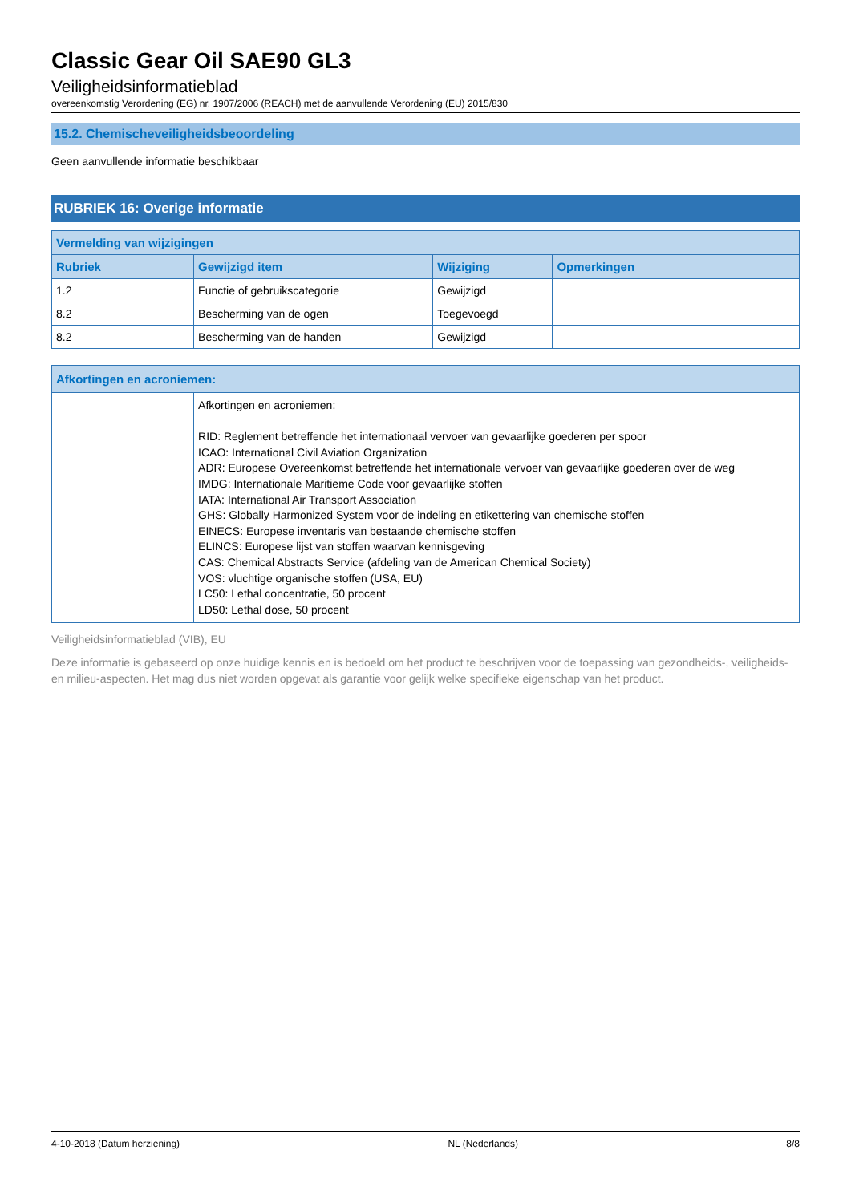Classic Gear Oil SAE90 GL3
Veiligheidsinformatieblad
overeenkomstig Verordening (EG) nr. 1907/2006 (REACH) met de aanvullende Verordening (EU) 2015/830
15.2. Chemischeveiligheidsbeoordeling
Geen aanvullende informatie beschikbaar
RUBRIEK 16: Overige informatie
| Vermelding van wijzigingen | | | |
| --- | --- | --- | --- |
| Rubriek | Gewijzigd item | Wijziging | Opmerkingen |
| 1.2 | Functie of gebruikscategorie | Gewijzigd | |
| 8.2 | Bescherming van de ogen | Toegevoegd | |
| 8.2 | Bescherming van de handen | Gewijzigd | |
| Afkortingen en acroniemen: | |
| --- | --- |
| | Afkortingen en acroniemen: RID: Reglement betreffende het internationaal vervoer van gevaarlijke goederen per spoor ICAO: International Civil Aviation Organization ADR: Europese Overeenkomst betreffende het internationale vervoer van gevaarlijke goederen over de weg IMDG: Internationale Maritieme Code voor gevaarlijke stoffen IATA: International Air Transport Association GHS: Globally Harmonized System voor de indeling en etikettering van chemische stoffen EINECS: Europese inventaris van bestaande chemische stoffen ELINCS: Europese lijst van stoffen waarvan kennisgeving CAS: Chemical Abstracts Service (afdeling van de American Chemical Society) VOS: vluchtige organische stoffen (USA, EU) LC50: Lethal concentratie, 50 procent LD50: Lethal dose, 50 procent |
Veiligheidsinformatieblad (VIB), EU
Deze informatie is gebaseerd op onze huidige kennis en is bedoeld om het product te beschrijven voor de toepassing van gezondheids-, veiligheids-en milieu-aspecten. Het mag dus niet worden opgevat als garantie voor gelijk welke specifieke eigenschap van het product.
4-10-2018 (Datum herziening) NL (Nederlands) 8/8